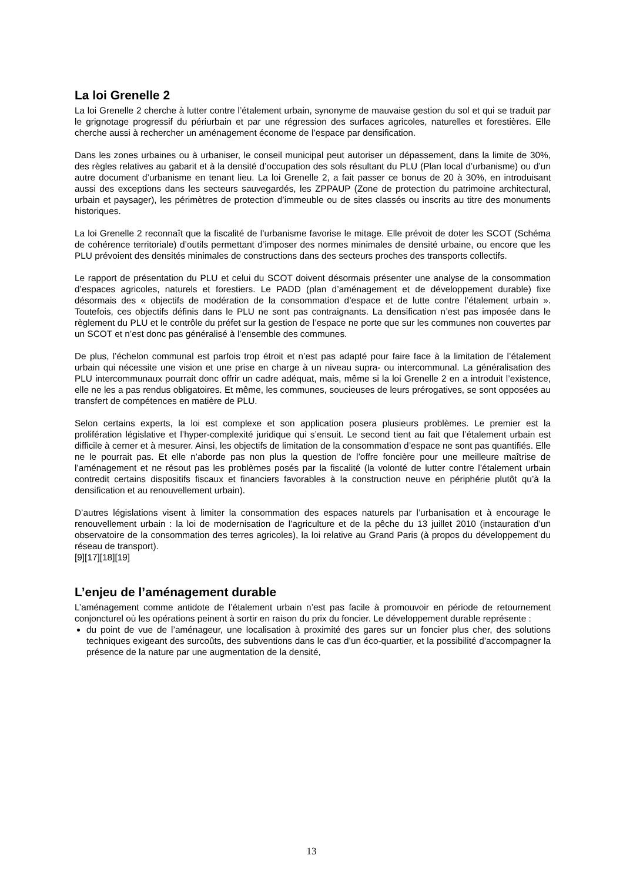La loi Grenelle 2
La loi Grenelle 2 cherche à lutter contre l’étalement urbain, synonyme de mauvaise gestion du sol et qui se traduit par le grignotage progressif du périurbain et par une régression des surfaces agricoles, naturelles et forestières. Elle cherche aussi à rechercher un aménagement économe de l’espace par densification.
Dans les zones urbaines ou à urbaniser, le conseil municipal peut autoriser un dépassement, dans la limite de 30%, des règles relatives au gabarit et à la densité d’occupation des sols résultant du PLU (Plan local d’urbanisme) ou d’un autre document d’urbanisme en tenant lieu. La loi Grenelle 2, a fait passer ce bonus de 20 à 30%, en introduisant aussi des exceptions dans les secteurs sauvegardés, les ZPPAUP (Zone de protection du patrimoine architectural, urbain et paysager), les périmètres de protection d’immeuble ou de sites classés ou inscrits au titre des monuments historiques.
La loi Grenelle 2 reconnaît que la fiscalité de l’urbanisme favorise le mitage. Elle prévoit de doter les SCOT (Schéma de cohérence territoriale) d’outils permettant d’imposer des normes minimales de densité urbaine, ou encore que les PLU prévoient des densités minimales de constructions dans des secteurs proches des transports collectifs.
Le rapport de présentation du PLU et celui du SCOT doivent désormais présenter une analyse de la consommation d’espaces agricoles, naturels et forestiers. Le PADD (plan d’aménagement et de développement durable) fixe désormais des « objectifs de modération de la consommation d’espace et de lutte contre l’étalement urbain ». Toutefois, ces objectifs définis dans le PLU ne sont pas contraignants. La densification n’est pas imposée dans le règlement du PLU et le contrôle du préfet sur la gestion de l’espace ne porte que sur les communes non couvertes par un SCOT et n’est donc pas généralisé à l’ensemble des communes.
De plus, l’échelon communal est parfois trop étroit et n’est pas adapté pour faire face à la limitation de l’étalement urbain qui nécessite une vision et une prise en charge à un niveau supra- ou intercommunal. La généralisation des PLU intercommunaux pourrait donc offrir un cadre adéquat, mais, même si la loi Grenelle 2 en a introduit l’existence, elle ne les a pas rendus obligatoires. Et même, les communes, soucieuses de leurs prérogatives, se sont opposées au transfert de compétences en matière de PLU.
Selon certains experts, la loi est complexe et son application posera plusieurs problèmes. Le premier est la prolifération législative et l’hyper-complexité juridique qui s’ensuit. Le second tient au fait que l’étalement urbain est difficile à cerner et à mesurer. Ainsi, les objectifs de limitation de la consommation d’espace ne sont pas quantifiés. Elle ne le pourrait pas. Et elle n’aborde pas non plus la question de l’offre foncière pour une meilleure maîtrise de l’aménagement et ne résout pas les problèmes posés par la fiscalité (la volonté de lutter contre l’étalement urbain contredit certains dispositifs fiscaux et financiers favorables à la construction neuve en périphérie plutôt qu’à la densification et au renouvellement urbain).
D’autres législations visent à limiter la consommation des espaces naturels par l’urbanisation et à encourage le renouvellement urbain : la loi de modernisation de l’agriculture et de la pêche du 13 juillet 2010 (instauration d’un observatoire de la consommation des terres agricoles), la loi relative au Grand Paris (à propos du développement du réseau de transport).
[9][17][18][19]
L’enjeu de l’aménagement durable
L’aménagement comme antidote de l’étalement urbain n’est pas facile à promouvoir en période de retournement conjoncturel où les opérations peinent à sortir en raison du prix du foncier. Le développement durable représente :
du point de vue de l’aménageur, une localisation à proximité des gares sur un foncier plus cher, des solutions techniques exigeant des surcoûts, des subventions dans le cas d’un éco-quartier, et la possibilité d’accompagner la présence de la nature par une augmentation de la densité,
13